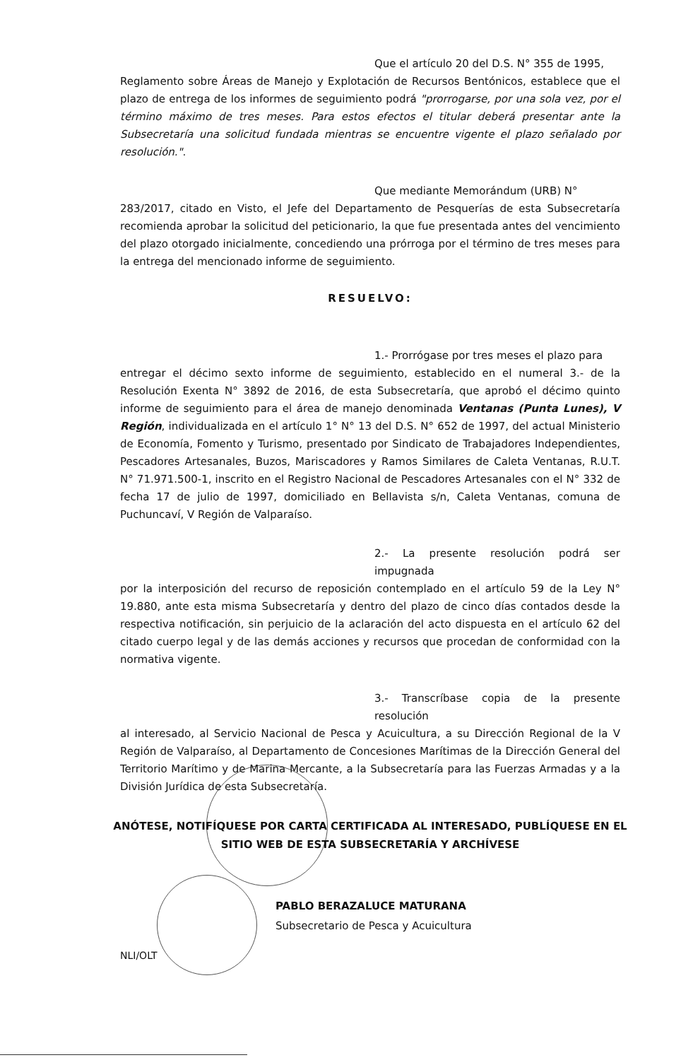Que el artículo 20 del D.S. N° 355 de 1995,
Reglamento sobre Áreas de Manejo y Explotación de Recursos Bentónicos, establece que el plazo de entrega de los informes de seguimiento podrá "prorrogarse, por una sola vez, por el término máximo de tres meses. Para estos efectos el titular deberá presentar ante la Subsecretaría una solicitud fundada mientras se encuentre vigente el plazo señalado por resolución.".
Que mediante Memorándum (URB) N°
283/2017, citado en Visto, el Jefe del Departamento de Pesquerías de esta Subsecretaría recomienda aprobar la solicitud del peticionario, la que fue presentada antes del vencimiento del plazo otorgado inicialmente, concediendo una prórroga por el término de tres meses para la entrega del mencionado informe de seguimiento.
RESUELVO:
1.- Prorrógase por tres meses el plazo para
entregar el décimo sexto informe de seguimiento, establecido en el numeral 3.- de la Resolución Exenta N° 3892 de 2016, de esta Subsecretaría, que aprobó el décimo quinto informe de seguimiento para el área de manejo denominada Ventanas (Punta Lunes), V Región, individualizada en el artículo 1° N° 13 del D.S. N° 652 de 1997, del actual Ministerio de Economía, Fomento y Turismo, presentado por Sindicato de Trabajadores Independientes, Pescadores Artesanales, Buzos, Mariscadores y Ramos Similares de Caleta Ventanas, R.U.T. N° 71.971.500-1, inscrito en el Registro Nacional de Pescadores Artesanales con el N° 332 de fecha 17 de julio de 1997, domiciliado en Bellavista s/n, Caleta Ventanas, comuna de Puchuncaví, V Región de Valparaíso.
2.- La presente resolución podrá ser impugnada
por la interposición del recurso de reposición contemplado en el artículo 59 de la Ley N° 19.880, ante esta misma Subsecretaría y dentro del plazo de cinco días contados desde la respectiva notificación, sin perjuicio de la aclaración del acto dispuesta en el artículo 62 del citado cuerpo legal y de las demás acciones y recursos que procedan de conformidad con la normativa vigente.
3.- Transcríbase copia de la presente resolución
al interesado, al Servicio Nacional de Pesca y Acuicultura, a su Dirección Regional de la V Región de Valparaíso, al Departamento de Concesiones Marítimas de la Dirección General del Territorio Marítimo y de Marina Mercante, a la Subsecretaría para las Fuerzas Armadas y a la División Jurídica de esta Subsecretaría.
ANÓTESE, NOTIFÍQUESE POR CARTA CERTIFICADA AL INTERESADO, PUBLÍQUESE EN EL SITIO WEB DE ESTA SUBSECRETARÍA Y ARCHÍVESE
PABLO BERAZALUCE MATURANA
Subsecretario de Pesca y Acuicultura
NLI/OLT